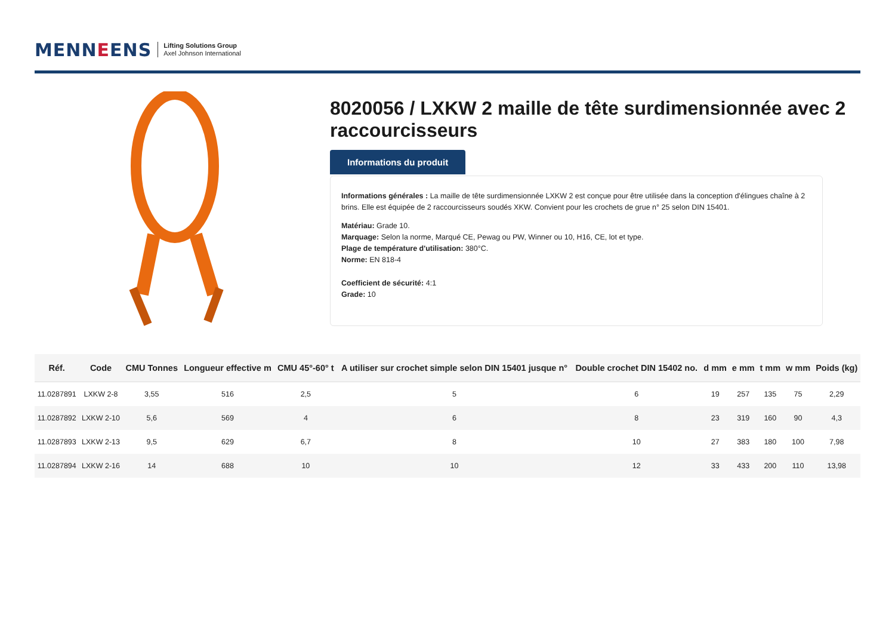MENNEENS
Lifting Solutions Group
Axel Johnson International
8020056 / LXKW 2 maille de tête surdimensionnée avec 2 raccourcisseurs
Informations du produit
Informations générales : La maille de tête surdimensionnée LXKW 2 est conçue pour être utilisée dans la conception d'élingues chaîne à 2 brins. Elle est équipée de 2 raccourcisseurs soudés XKW. Convient pour les crochets de grue n° 25 selon DIN 15401.
Matériau: Grade 10.
Marquage: Selon la norme, Marqué CE, Pewag ou PW, Winner ou 10, H16, CE, lot et type.
Plage de température d'utilisation: 380°C.
Norme: EN 818-4
Coefficient de sécurité: 4:1
Grade: 10
| Réf. | Code | CMU Tonnes | Longueur effective m | CMU 45°-60° t | A utiliser sur crochet simple selon DIN 15401 jusque n° | Double crochet DIN 15402 no. | d mm | e mm | t mm | w mm | Poids (kg) |
| --- | --- | --- | --- | --- | --- | --- | --- | --- | --- | --- | --- |
| 11.0287891 | LXKW 2-8 | 3,55 | 516 | 2,5 | 5 | 6 | 19 | 257 | 135 | 75 | 2,29 |
| 11.0287892 | LXKW 2-10 | 5,6 | 569 | 4 | 6 | 8 | 23 | 319 | 160 | 90 | 4,3 |
| 11.0287893 | LXKW 2-13 | 9,5 | 629 | 6,7 | 8 | 10 | 27 | 383 | 180 | 100 | 7,98 |
| 11.0287894 | LXKW 2-16 | 14 | 688 | 10 | 10 | 12 | 33 | 433 | 200 | 110 | 13,98 |